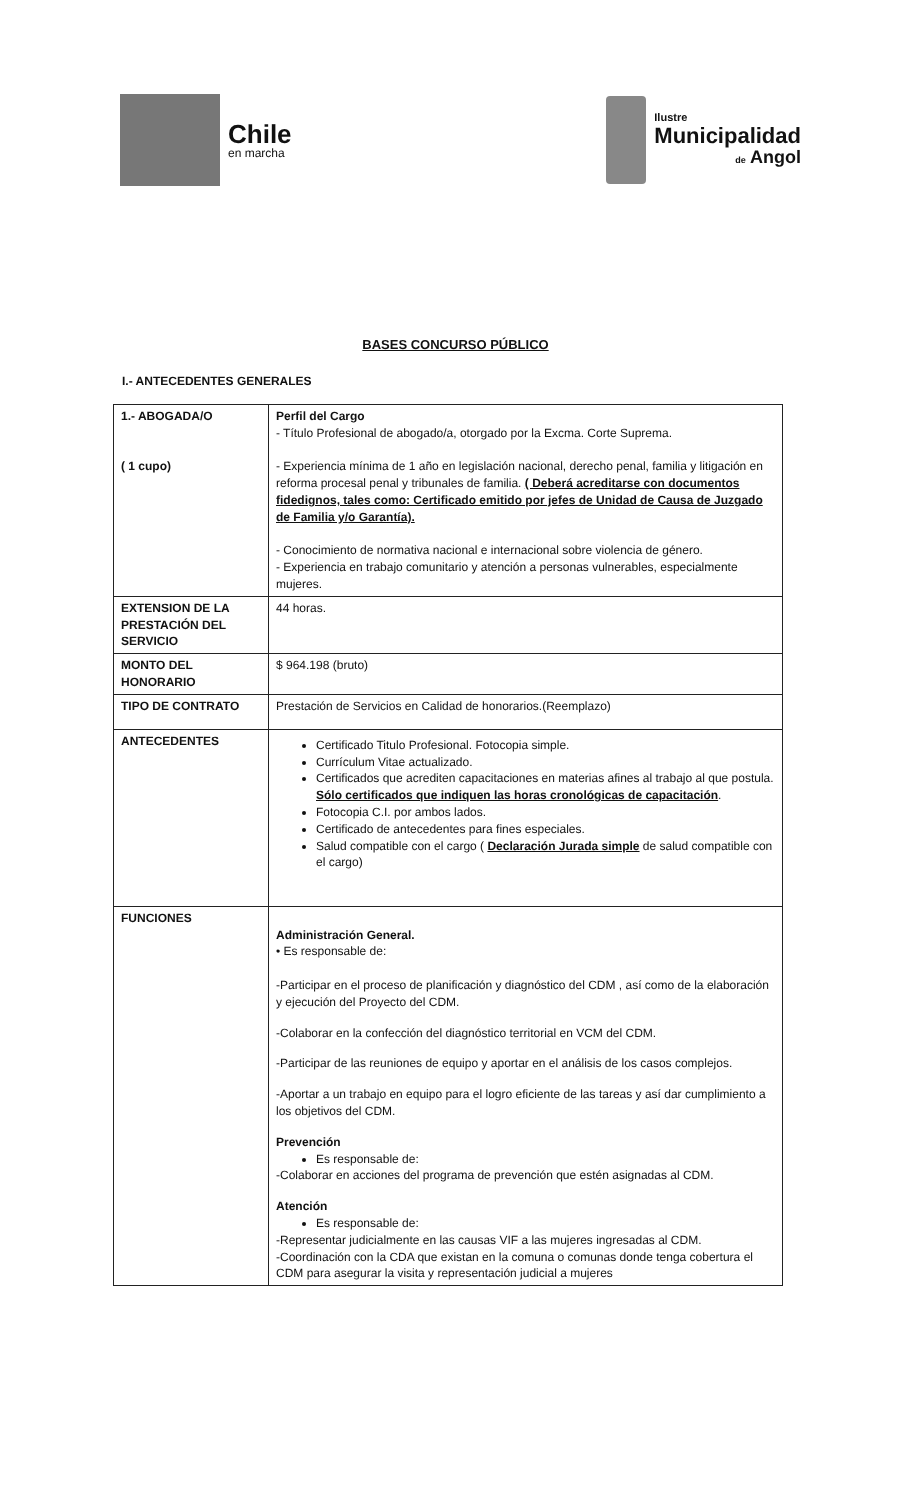Chile
en marcha
Ilustre
Municipalidad
de Angol
BASES CONCURSO PÚBLICO
I.- ANTECEDENTES GENERALES
| 1.- ABOGADA/O ( 1 cupo) | Perfil del Cargo - Título Profesional de abogado/a, otorgado por la Excma. Corte Suprema. - Experiencia mínima de 1 año en legislación nacional, derecho penal, familia y litigación en reforma procesal penal y tribunales de familia. ( Deberá acreditarse con documentos fidedignos, tales como: Certificado emitido por jefes de Unidad de Causa de Juzgado de Familia y/o Garantía). - Conocimiento de normativa nacional e internacional sobre violencia de género. - Experiencia en trabajo comunitario y atención a personas vulnerables, especialmente mujeres. |
| EXTENSION DE LA PRESTACIÓN DEL SERVICIO | 44 horas. |
| MONTO DEL HONORARIO | $ 964.198 (bruto) |
| TIPO DE CONTRATO | Prestación de Servicios en Calidad de honorarios.(Reemplazo) |
| ANTECEDENTES | Certificado Titulo Profesional. Fotocopia simple. Currículum Vitae actualizado. Certificados que acrediten capacitaciones en materias afines al trabajo al que postula. Sólo certificados que indiquen las horas cronológicas de capacitación . Fotocopia C.I. por ambos lados. Certificado de antecedentes para fines especiales. Salud compatible con el cargo ( Declaración Jurada simple de salud compatible con el cargo) |
| FUNCIONES | Administración General. • Es responsable de: -Participar en el proceso de planificación y diagnóstico del CDM , así como de la elaboración y ejecución del Proyecto del CDM. -Colaborar en la confección del diagnóstico territorial en VCM del CDM. -Participar de las reuniones de equipo y aportar en el análisis de los casos complejos. -Aportar a un trabajo en equipo para el logro eficiente de las tareas y así dar cumplimiento a los objetivos del CDM. Prevención Es responsable de: -Colaborar en acciones del programa de prevención que estén asignadas al CDM. Atención Es responsable de: -Representar judicialmente en las causas VIF a las mujeres ingresadas al CDM. -Coordinación con la CDA que existan en la comuna o comunas donde tenga cobertura el CDM para asegurar la visita y representación judicial a mujeres |